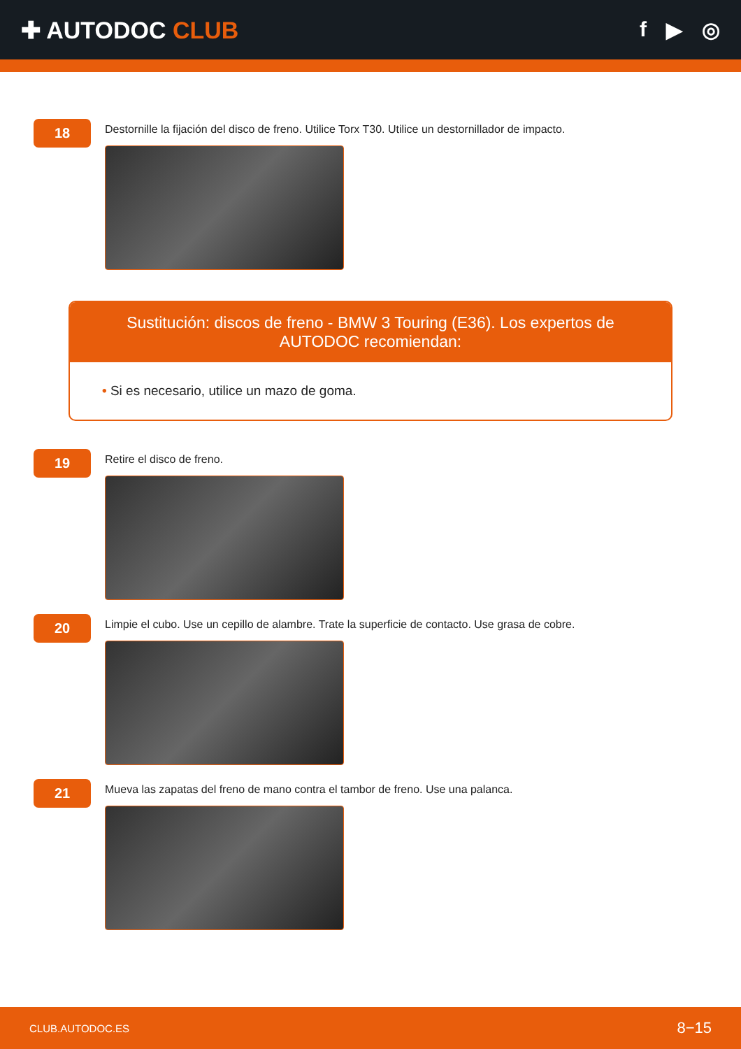✚ AUTODOC CLUB f ▶ ◎
18
Destornille la fijación del disco de freno. Utilice Torx T30. Utilice un destornillador de impacto.
Sustitución: discos de freno - BMW 3 Touring (E36). Los expertos de AUTODOC recomiendan:
• Si es necesario, utilice un mazo de goma.
19
Retire el disco de freno.
20
Limpie el cubo. Use un cepillo de alambre. Trate la superficie de contacto. Use grasa de cobre.
21
Mueva las zapatas del freno de mano contra el tambor de freno. Use una palanca.
CLUB.AUTODOC.ES 8−15